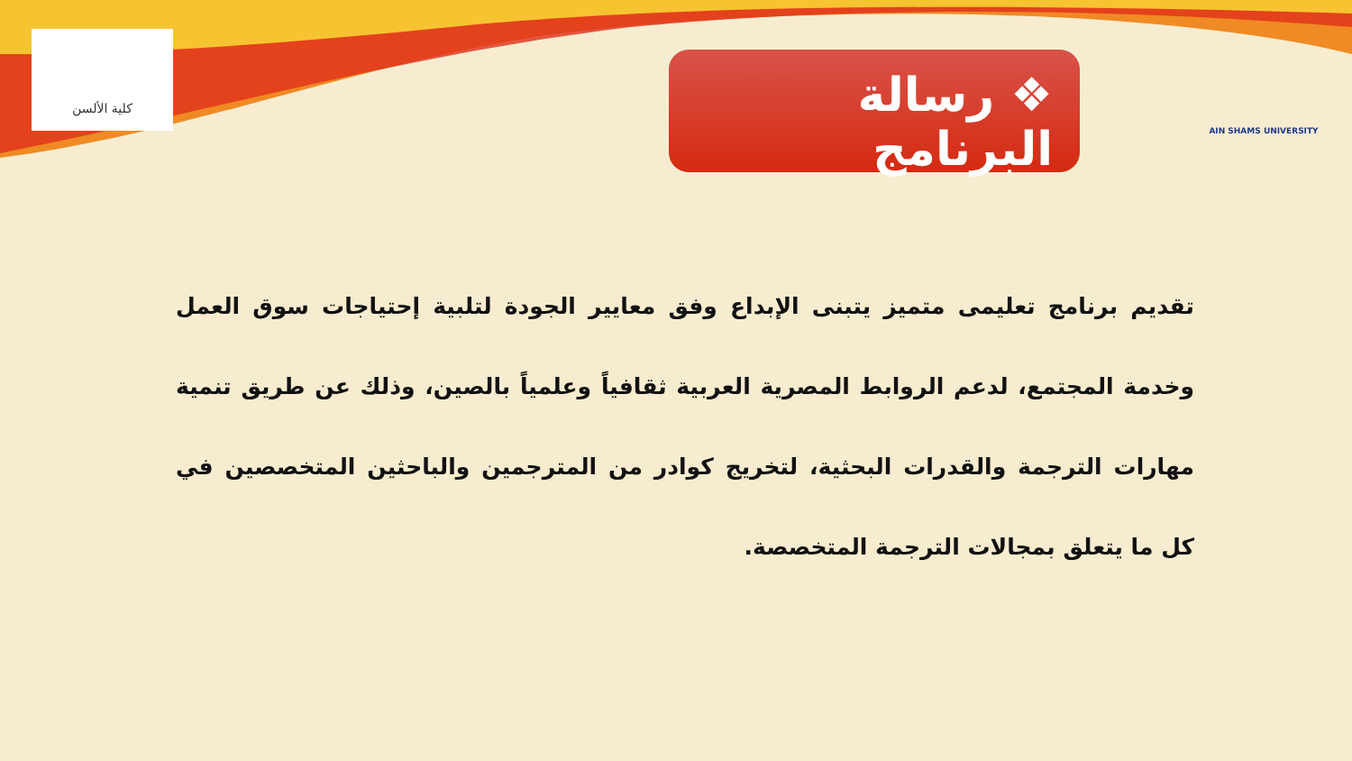كلية الألسن
❖ رسالة البرنامج
AIN SHAMS UNIVERSITY
تقديم برنامج تعليمى متميز يتبنى الإبداع وفق معايير الجودة لتلبية إحتياجات سوق العمل وخدمة المجتمع، لدعم الروابط المصرية العربية ثقافياً وعلمياً بالصين، وذلك عن طريق تنمية مهارات الترجمة والقدرات البحثية، لتخريج كوادر من المترجمين والباحثين المتخصصين في كل ما يتعلق بمجالات الترجمة المتخصصة.